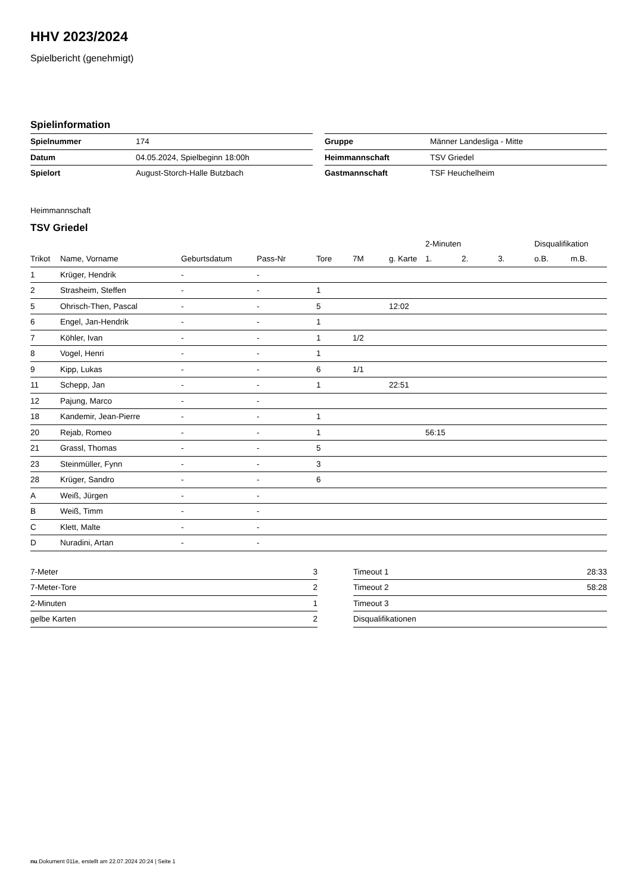HHV 2023/2024
Spielbericht (genehmigt)
Spielinformation
| Spielnummer | 174 |
| Datum | 04.05.2024, Spielbeginn 18:00h |
| Spielort | August-Storch-Halle Butzbach |
| Gruppe | Männer Landesliga - Mitte |
| Heimmannschaft | TSV Griedel |
| Gastmannschaft | TSF Heuchelheim |
Heimmannschaft
TSV Griedel
| | | | | | | | 2-Minuten | | | Disqualifikation | |
| --- | --- | --- | --- | --- | --- | --- | --- | --- | --- | --- | --- |
| Trikot | Name, Vorname | Geburtsdatum | Pass-Nr | Tore | 7M | g. Karte | 1. | 2. | 3. | o.B. | m.B. |
| 1 | Krüger, Hendrik | - | - | | | | | | | | |
| 2 | Strasheim, Steffen | - | - | 1 | | | | | | | |
| 5 | Ohrisch-Then, Pascal | - | - | 5 | | 12:02 | | | | | |
| 6 | Engel, Jan-Hendrik | - | - | 1 | | | | | | | |
| 7 | Köhler, Ivan | - | - | 1 | 1/2 | | | | | | |
| 8 | Vogel, Henri | - | - | 1 | | | | | | | |
| 9 | Kipp, Lukas | - | - | 6 | 1/1 | | | | | | |
| 11 | Schepp, Jan | - | - | 1 | | 22:51 | | | | | |
| 12 | Pajung, Marco | - | - | | | | | | | | |
| 18 | Kandemir, Jean-Pierre | - | - | 1 | | | | | | | |
| 20 | Rejab, Romeo | - | - | 1 | | | 56:15 | | | | |
| 21 | Grassl, Thomas | - | - | 5 | | | | | | | |
| 23 | Steinmüller, Fynn | - | - | 3 | | | | | | | |
| 28 | Krüger, Sandro | - | - | 6 | | | | | | | |
| A | Weiß, Jürgen | - | - | | | | | | | | |
| B | Weiß, Timm | - | - | | | | | | | | |
| C | Klett, Malte | - | - | | | | | | | | |
| D | Nuradini, Artan | - | - | | | | | | | | |
| 7-Meter | 3 |
| 7-Meter-Tore | 2 |
| 2-Minuten | 1 |
| gelbe Karten | 2 |
| Timeout 1 | 28:33 |
| Timeout 2 | 58:28 |
| Timeout 3 | |
| Disqualifikationen | |
nu.Dokument 011e, erstellt am 22.07.2024 20:24 | Seite 1